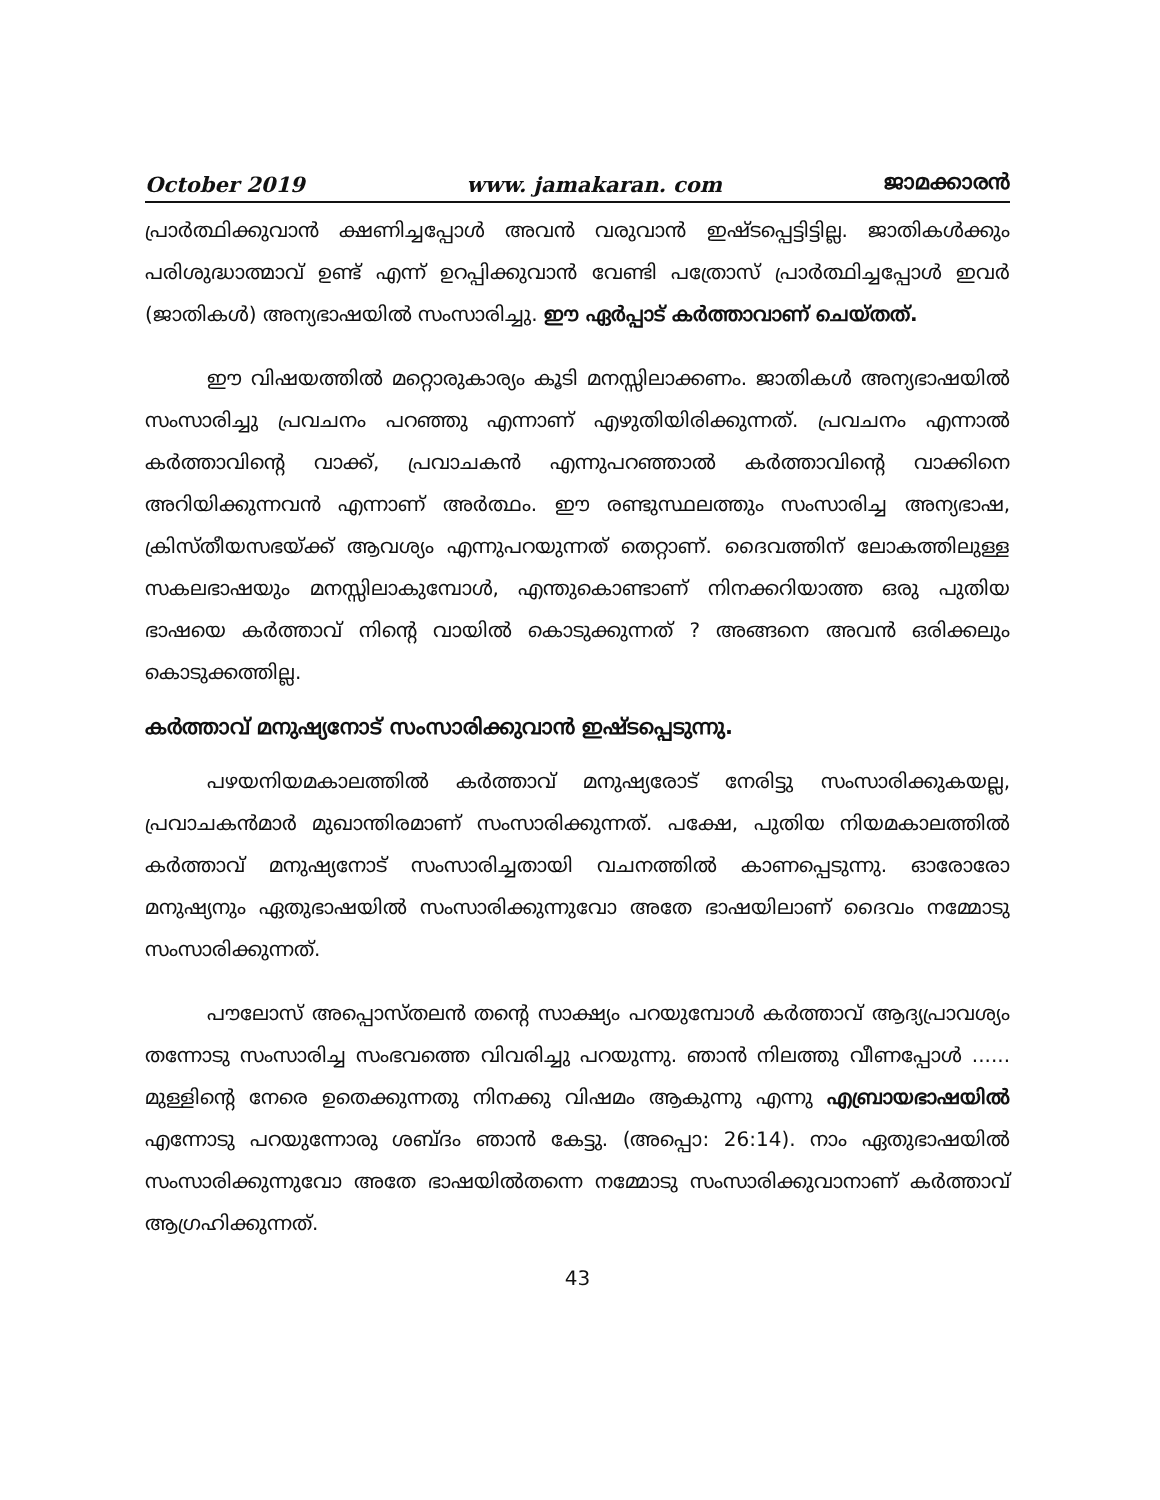October 2019 www. jamakaran. com ജാമക്കാരൻ
പ്രാർത്ഥിക്കുവാൻ ക്ഷണിച്ചപ്പോൾ അവൻ വരുവാൻ ഇഷ്ടപ്പെട്ടിട്ടില്ല. ജാതികൾക്കും പരിശുദ്ധാത്മാവ് ഉണ്ട് എന്ന് ഉറപ്പിക്കുവാൻ വേണ്ടി പത്രോസ് പ്രാർത്ഥിച്ചപ്പോൾ ഇവർ (ജാതികൾ) അന്യഭാഷയിൽ സംസാരിച്ചു. ഈ ഏർപ്പാട് കർത്താവാണ് ചെയ്തത്.
ഈ വിഷയത്തിൽ മറ്റൊരുകാര്യം കൂടി മനസ്സിലാക്കണം. ജാതികൾ അന്യഭാഷയിൽ സംസാരിച്ചു പ്രവചനം പറഞ്ഞു എന്നാണ് എഴുതിയിരിക്കുന്നത്. പ്രവചനം എന്നാൽ കർത്താവിന്റെ വാക്ക്, പ്രവാചകൻ എന്നുപറഞ്ഞാൽ കർത്താവിന്റെ വാക്കിനെ അറിയിക്കുന്നവൻ എന്നാണ് അർത്ഥം. ഈ രണ്ടുസ്ഥലത്തും സംസാരിച്ച അന്യഭാഷ, ക്രിസ്തീയസഭയ്ക്ക് ആവശ്യം എന്നുപറയുന്നത് തെറ്റാണ്. ദൈവത്തിന് ലോകത്തിലുള്ള സകലഭാഷയും മനസ്സിലാകുമ്പോൾ, എന്തുകൊണ്ടാണ് നിനക്കറിയാത്ത ഒരു പുതിയ ഭാഷയെ കർത്താവ് നിന്റെ വായിൽ കൊടുക്കുന്നത് ? അങ്ങനെ അവൻ ഒരിക്കലും കൊടുക്കത്തില്ല.
കർത്താവ് മനുഷ്യനോട് സംസാരിക്കുവാൻ ഇഷ്ടപ്പെടുന്നു.
പഴയനിയമകാലത്തിൽ കർത്താവ് മനുഷ്യരോട് നേരിട്ടു സംസാരിക്കുകയല്ല, പ്രവാചകൻമാർ മുഖാന്തിരമാണ് സംസാരിക്കുന്നത്. പക്ഷേ, പുതിയ നിയമകാലത്തിൽ കർത്താവ് മനുഷ്യനോട് സംസാരിച്ചതായി വചനത്തിൽ കാണപ്പെടുന്നു. ഓരോരോ മനുഷ്യനും ഏതുഭാഷയിൽ സംസാരിക്കുന്നുവോ അതേ ഭാഷയിലാണ് ദൈവം നമ്മോടു സംസാരിക്കുന്നത്.
പൗലോസ് അപ്പൊസ്തലൻ തന്റെ സാക്ഷ്യം പറയുമ്പോൾ കർത്താവ് ആദ്യപ്രാവശ്യം തന്നോടു സംസാരിച്ച സംഭവത്തെ വിവരിച്ചു പറയുന്നു. ഞാൻ നിലത്തു വീണപ്പോൾ ...... മുള്ളിന്റെ നേരെ ഉതെക്കുന്നതു നിനക്കു വിഷമം ആകുന്നു എന്നു എബ്രായഭാഷയിൽ എന്നോടു പറയുന്നോരു ശബ്ദം ഞാൻ കേട്ടു. (അപ്പൊ: 26:14). നാം ഏതുഭാഷയിൽ സംസാരിക്കുന്നുവോ അതേ ഭാഷയിൽതന്നെ നമ്മോടു സംസാരിക്കുവാനാണ് കർത്താവ് ആഗ്രഹിക്കുന്നത്.
43